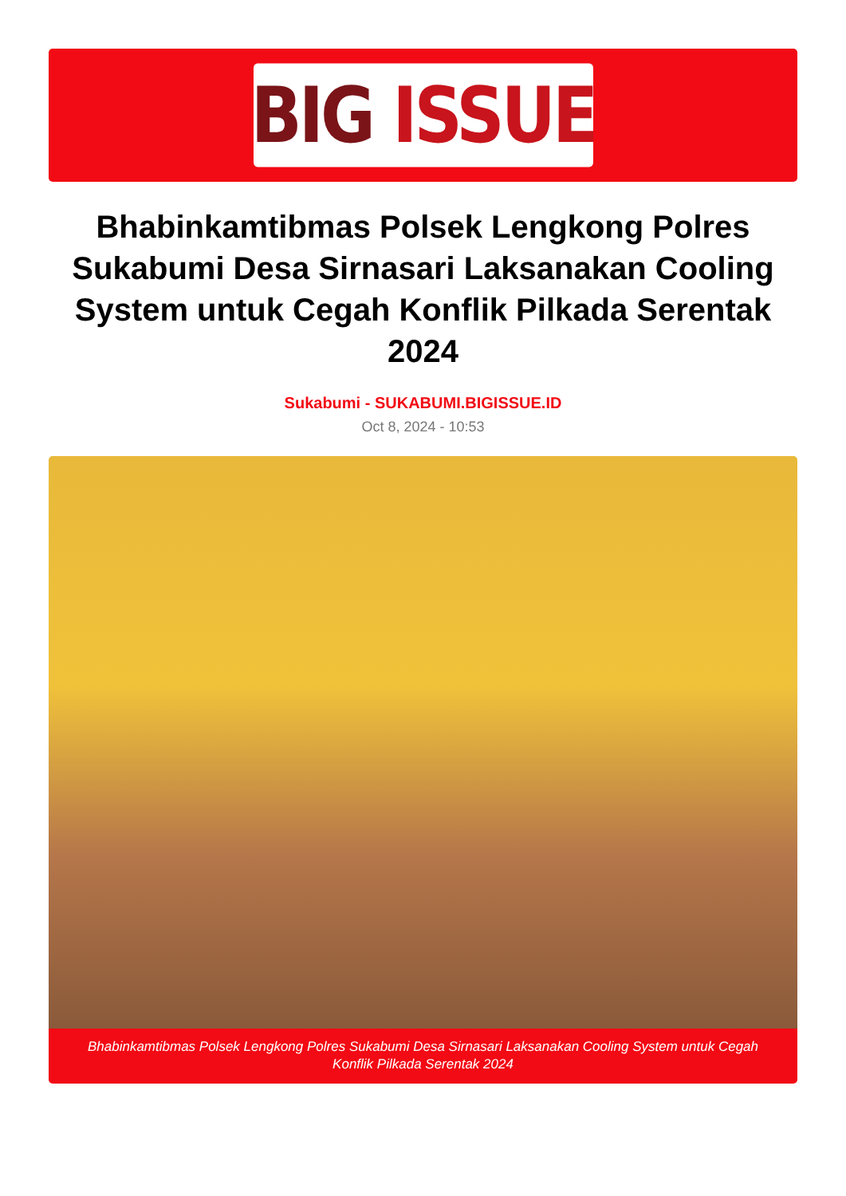BIG ISSUE
Bhabinkamtibmas Polsek Lengkong Polres Sukabumi Desa Sirnasari Laksanakan Cooling System untuk Cegah Konflik Pilkada Serentak 2024
Sukabumi - SUKABUMI.BIGISSUE.ID
Oct 8, 2024 - 10:53
Bhabinkamtibmas Polsek Lengkong Polres Sukabumi Desa Sirnasari Laksanakan Cooling System untuk Cegah Konflik Pilkada Serentak 2024